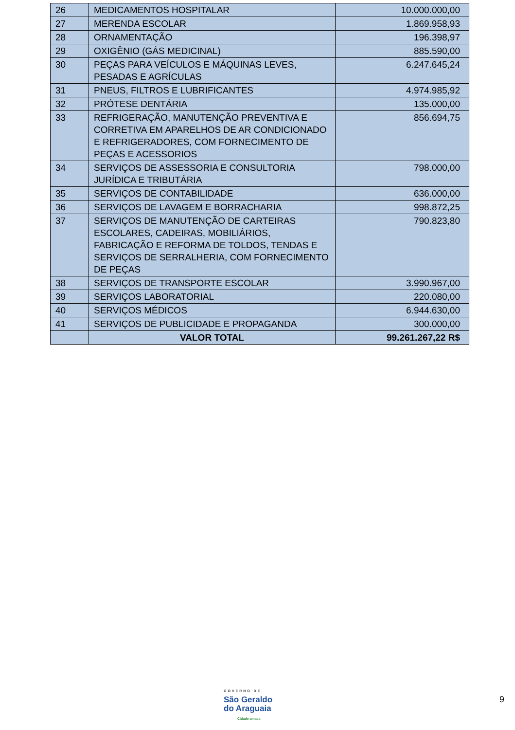| 26 | MEDICAMENTOS HOSPITALAR | 10.000.000,00 |
| 27 | MERENDA ESCOLAR | 1.869.958,93 |
| 28 | ORNAMENTAÇÃO | 196.398,97 |
| 29 | OXIGÊNIO (GÁS MEDICINAL) | 885.590,00 |
| 30 | PEÇAS PARA VEÍCULOS E MÁQUINAS LEVES, PESADAS E AGRÍCULAS | 6.247.645,24 |
| 31 | PNEUS, FILTROS E LUBRIFICANTES | 4.974.985,92 |
| 32 | PRÓTESE DENTÁRIA | 135.000,00 |
| 33 | REFRIGERAÇÃO, MANUTENÇÃO PREVENTIVA E CORRETIVA EM APARELHOS DE AR CONDICIONADO E REFRIGERADORES, COM FORNECIMENTO DE PEÇAS E ACESSORIOS | 856.694,75 |
| 34 | SERVIÇOS DE ASSESSORIA E CONSULTORIA JURÍDICA E TRIBUTÁRIA | 798.000,00 |
| 35 | SERVIÇOS DE CONTABILIDADE | 636.000,00 |
| 36 | SERVIÇOS DE LAVAGEM E BORRACHARIA | 998.872,25 |
| 37 | SERVIÇOS DE MANUTENÇÃO DE CARTEIRAS ESCOLARES, CADEIRAS, MOBILIÁRIOS, FABRICAÇÃO E REFORMA DE TOLDOS, TENDAS E SERVIÇOS DE SERRALHERIA, COM FORNECIMENTO DE PEÇAS | 790.823,80 |
| 38 | SERVIÇOS DE TRANSPORTE ESCOLAR | 3.990.967,00 |
| 39 | SERVIÇOS LABORATORIAL | 220.080,00 |
| 40 | SERVIÇOS MÉDICOS | 6.944.630,00 |
| 41 | SERVIÇOS DE PUBLICIDADE E PROPAGANDA | 300.000,00 |
| | VALOR TOTAL | 99.261.267,22 R$ |
GOVERNO DE
São Geraldo
do Araguaia
Cidade amada
9